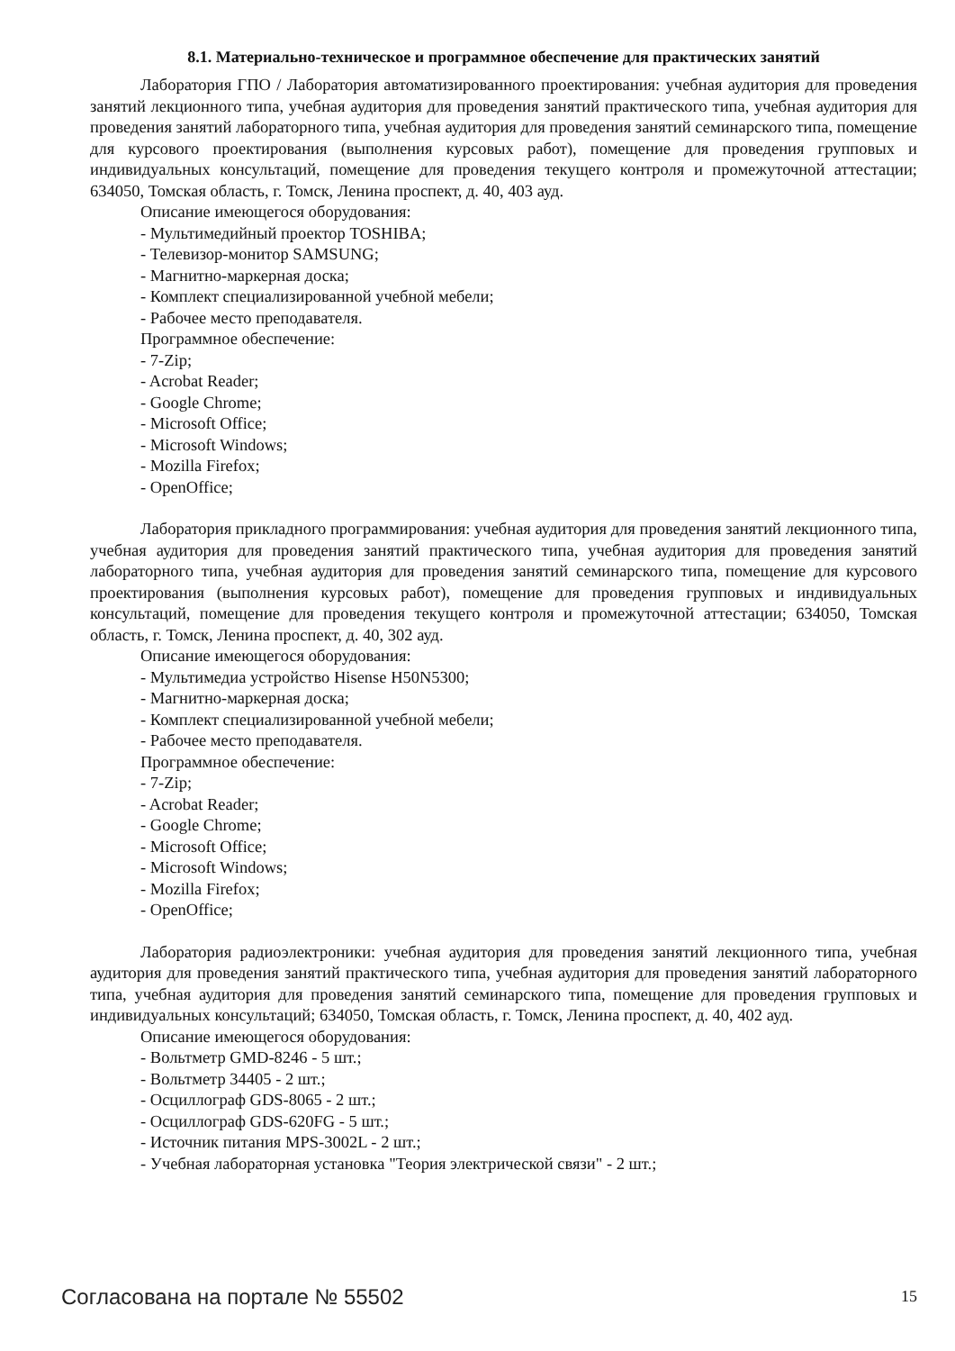8.1. Материально-техническое и программное обеспечение для практических занятий
Лаборатория ГПО / Лаборатория автоматизированного проектирования: учебная аудитория для проведения занятий лекционного типа, учебная аудитория для проведения занятий практического типа, учебная аудитория для проведения занятий лабораторного типа, учебная аудитория для проведения занятий семинарского типа, помещение для курсового проектирования (выполнения курсовых работ), помещение для проведения групповых и индивидуальных консультаций, помещение для проведения текущего контроля и промежуточной аттестации; 634050, Томская область, г. Томск, Ленина проспект, д. 40, 403 ауд.
Описание имеющегося оборудования:
- Мультимедийный проектор TOSHIBA;
- Телевизор-монитор SAMSUNG;
- Магнитно-маркерная доска;
- Комплект специализированной учебной мебели;
- Рабочее место преподавателя.
Программное обеспечение:
- 7-Zip;
- Acrobat Reader;
- Google Chrome;
- Microsoft Office;
- Microsoft Windows;
- Mozilla Firefox;
- OpenOffice;
Лаборатория прикладного программирования: учебная аудитория для проведения занятий лекционного типа, учебная аудитория для проведения занятий практического типа, учебная аудитория для проведения занятий лабораторного типа, учебная аудитория для проведения занятий семинарского типа, помещение для курсового проектирования (выполнения курсовых работ), помещение для проведения групповых и индивидуальных консультаций, помещение для проведения текущего контроля и промежуточной аттестации; 634050, Томская область, г. Томск, Ленина проспект, д. 40, 302 ауд.
Описание имеющегося оборудования:
- Мультимедиа устройство Hisense H50N5300;
- Магнитно-маркерная доска;
- Комплект специализированной учебной мебели;
- Рабочее место преподавателя.
Программное обеспечение:
- 7-Zip;
- Acrobat Reader;
- Google Chrome;
- Microsoft Office;
- Microsoft Windows;
- Mozilla Firefox;
- OpenOffice;
Лаборатория радиоэлектроники: учебная аудитория для проведения занятий лекционного типа, учебная аудитория для проведения занятий практического типа, учебная аудитория для проведения занятий лабораторного типа, учебная аудитория для проведения занятий семинарского типа, помещение для проведения групповых и индивидуальных консультаций; 634050, Томская область, г. Томск, Ленина проспект, д. 40, 402 ауд.
Описание имеющегося оборудования:
- Вольтметр GMD-8246 - 5 шт.;
- Вольтметр 34405 - 2 шт.;
- Осциллограф GDS-8065 - 2 шт.;
- Осциллограф GDS-620FG - 5 шт.;
- Источник питания MPS-3002L - 2 шт.;
- Учебная лабораторная установка "Теория электрической связи" - 2 шт.;
Согласована на портале № 55502 15